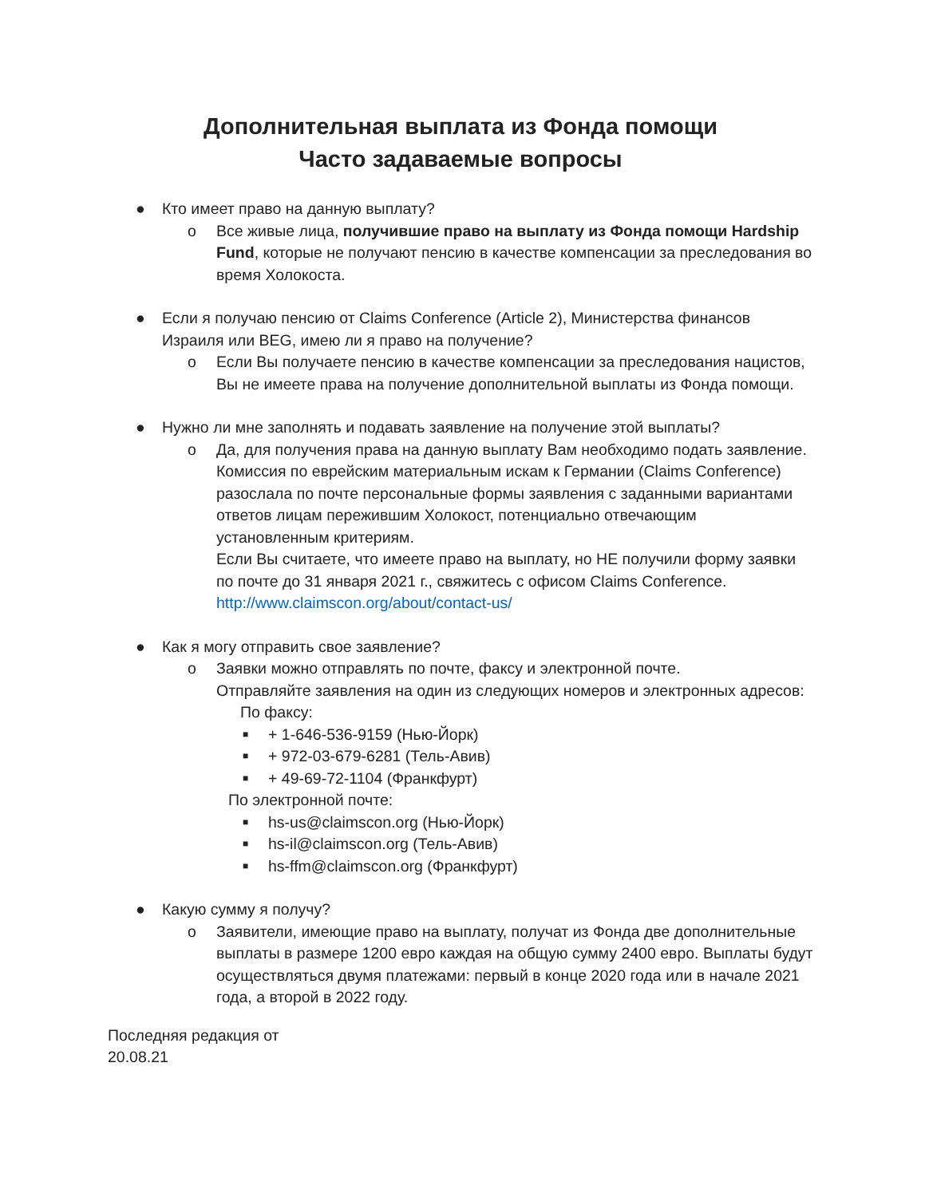Дополнительная выплата из Фонда помощи
Часто задаваемые вопросы
● Кто имеет право на данную выплату?
o Все живые лица, получившие право на выплату из Фонда помощи Hardship Fund, которые не получают пенсию в качестве компенсации за преследования во время Холокоста.
● Если я получаю пенсию от Claims Conference (Article 2), Министерства финансов Израиля или BEG, имею ли я право на получение?
o Если Вы получаете пенсию в качестве компенсации за преследования нацистов, Вы не имеете права на получение дополнительной выплаты из Фонда помощи.
● Нужно ли мне заполнять и подавать заявление на получение этой выплаты?
o Да, для получения права на данную выплату Вам необходимо подать заявление. Комиссия по еврейским материальным искам к Германии (Claims Conference) разослала по почте персональные формы заявления с заданными вариантами ответов лицам пережившим Холокост, потенциально отвечающим установленным критериям.
Если Вы считаете, что имеете право на выплату, но НЕ получили форму заявки по почте до 31 января 2021 г., свяжитесь с офисом Claims Conference. http://www.claimscon.org/about/contact-us/
● Как я могу отправить свое заявление?
o Заявки можно отправлять по почте, факсу и электронной почте.
Отправляйте заявления на один из следующих номеров и электронных адресов:
По факсу:
■ + 1-646-536-9159 (Нью-Йорк)
■ + 972-03-679-6281 (Тель-Авив)
■ + 49-69-72-1104 (Франкфурт)
По электронной почте:
■ hs-us@claimscon.org (Нью-Йорк)
■ hs-il@claimscon.org (Тель-Авив)
■ hs-ffm@claimscon.org (Франкфурт)
● Какую сумму я получу?
o Заявители, имеющие право на выплату, получат из Фонда две дополнительные выплаты в размере 1200 евро каждая на общую сумму 2400 евро. Выплаты будут осуществляться двумя платежами: первый в конце 2020 года или в начале 2021 года, а второй в 2022 году.
Последняя редакция от
20.08.21